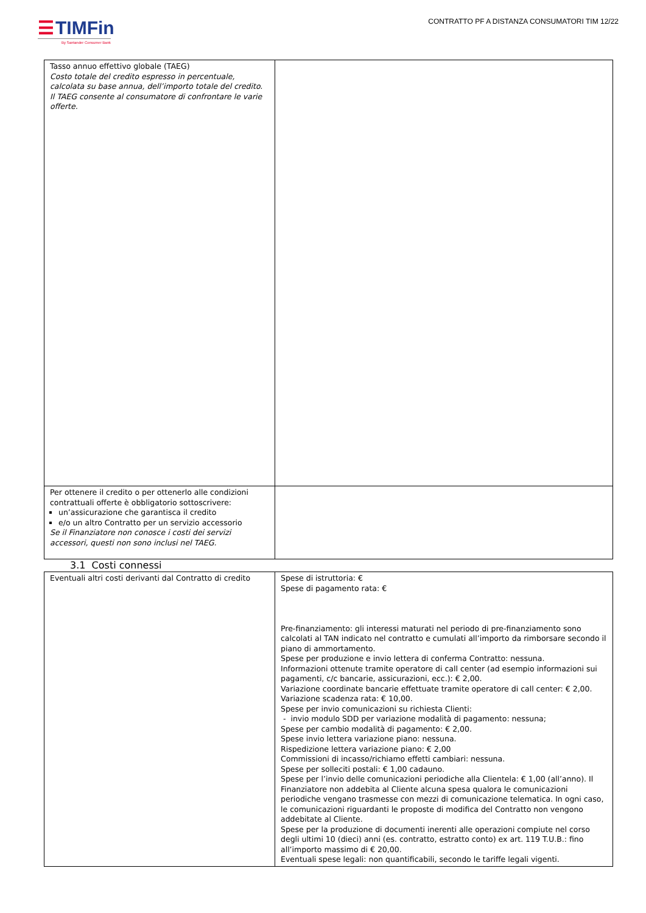☰ TIMFin
By Santander Consumer Bank
CONTRATTO PF A DISTANZA CONSUMATORI TIM 12/22
| Tasso annuo effettivo globale (TAEG) Costo totale del credito espresso in percentuale, calcolata su base annua, dell’importo totale del credito. Il TAEG consente al consumatore di confrontare le varie offerte. | |
| Per ottenere il credito o per ottenerlo alle condizioni contrattuali offerte è obbligatorio sottoscrivere: un’assicurazione che garantisca il credito e/o un altro Contratto per un servizio accessorio Se il Finanziatore non conosce i costi dei servizi accessori, questi non sono inclusi nel TAEG. | |
3.1 Costi connessi
| Eventuali altri costi derivanti dal Contratto di credito | Spese di istruttoria: € Spese di pagamento rata: € Pre-finanziamento: gli interessi maturati nel periodo di pre-finanziamento sono calcolati al TAN indicato nel contratto e cumulati all’importo da rimborsare secondo il piano di ammortamento. Spese per produzione e invio lettera di conferma Contratto: nessuna. Informazioni ottenute tramite operatore di call center (ad esempio informazioni sui pagamenti, c/c bancarie, assicurazioni, ecc.): € 2,00. Variazione coordinate bancarie effettuate tramite operatore di call center: € 2,00. Variazione scadenza rata: € 10,00. Spese per invio comunicazioni su richiesta Clienti: - invio modulo SDD per variazione modalità di pagamento: nessuna; Spese per cambio modalità di pagamento: € 2,00. Spese invio lettera variazione piano: nessuna. Rispedizione lettera variazione piano: € 2,00 Commissioni di incasso/richiamo effetti cambiari: nessuna. Spese per solleciti postali: € 1,00 cadauno. Spese per l’invio delle comunicazioni periodiche alla Clientela: € 1,00 (all’anno). Il Finanziatore non addebita al Cliente alcuna spesa qualora le comunicazioni periodiche vengano trasmesse con mezzi di comunicazione telematica. In ogni caso, le comunicazioni riguardanti le proposte di modifica del Contratto non vengono addebitate al Cliente. Spese per la produzione di documenti inerenti alle operazioni compiute nel corso degli ultimi 10 (dieci) anni (es. contratto, estratto conto) ex art. 119 T.U.B.: fino all’importo massimo di € 20,00. Eventuali spese legali: non quantificabili, secondo le tariffe legali vigenti. |